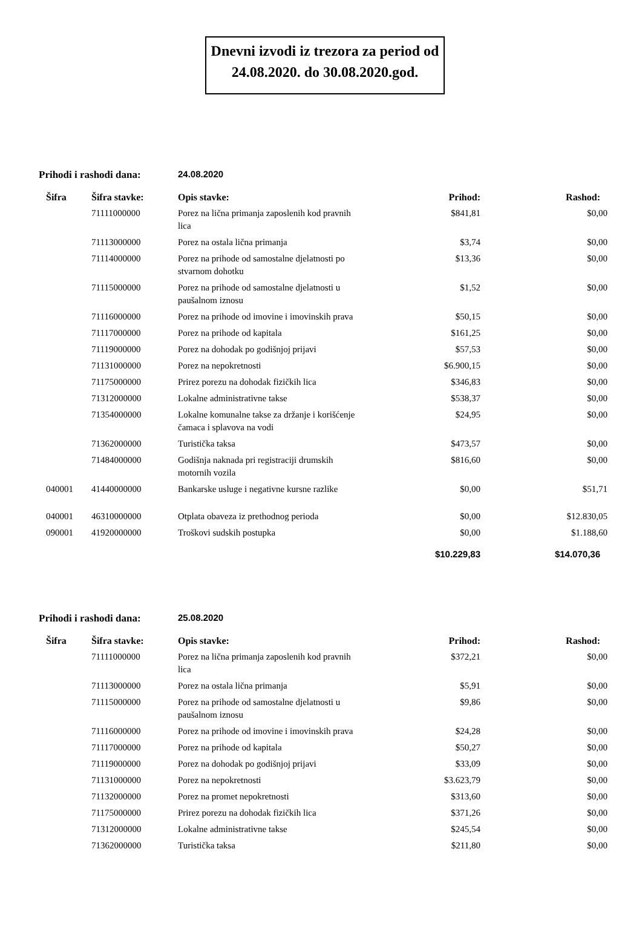Dnevni izvodi iz trezora za period od 24.08.2020. do 30.08.2020.god.
Prihodi i rashodi dana: 24.08.2020
| Šifra | Šifra stavke: | Opis stavke: | Prihod: | Rashod: |
| --- | --- | --- | --- | --- |
| | 71111000000 | Porez na lična primanja zaposlenih kod pravnih lica | $841,81 | $0,00 |
| | 71113000000 | Porez na ostala lična primanja | $3,74 | $0,00 |
| | 71114000000 | Porez na prihode od samostalne djelatnosti po stvarnom dohotku | $13,36 | $0,00 |
| | 71115000000 | Porez na prihode od samostalne djelatnosti u paušalnom iznosu | $1,52 | $0,00 |
| | 71116000000 | Porez na prihode od imovine i imovinskih prava | $50,15 | $0,00 |
| | 71117000000 | Porez na prihode od kapitala | $161,25 | $0,00 |
| | 71119000000 | Porez na dohodak po godišnjoj prijavi | $57,53 | $0,00 |
| | 71131000000 | Porez na nepokretnosti | $6.900,15 | $0,00 |
| | 71175000000 | Prirez porezu na dohodak fizičkih lica | $346,83 | $0,00 |
| | 71312000000 | Lokalne administrativne takse | $538,37 | $0,00 |
| | 71354000000 | Lokalne komunalne takse za držanje i korišćenje čamaca i splavova na vodi | $24,95 | $0,00 |
| | 71362000000 | Turistička taksa | $473,57 | $0,00 |
| | 71484000000 | Godišnja naknada pri registraciji drumskih motornih vozila | $816,60 | $0,00 |
| 040001 | 41440000000 | Bankarske usluge i negativne kursne razlike | $0,00 | $51,71 |
| 040001 | 46310000000 | Otplata obaveza iz prethodnog perioda | $0,00 | $12.830,05 |
| 090001 | 41920000000 | Troškovi sudskih postupka | $0,00 | $1.188,60 |
| | | | $10.229,83 | $14.070,36 |
Prihodi i rashodi dana: 25.08.2020
| Šifra | Šifra stavke: | Opis stavke: | Prihod: | Rashod: |
| --- | --- | --- | --- | --- |
| | 71111000000 | Porez na lična primanja zaposlenih kod pravnih lica | $372,21 | $0,00 |
| | 71113000000 | Porez na ostala lična primanja | $5,91 | $0,00 |
| | 71115000000 | Porez na prihode od samostalne djelatnosti u paušalnom iznosu | $9,86 | $0,00 |
| | 71116000000 | Porez na prihode od imovine i imovinskih prava | $24,28 | $0,00 |
| | 71117000000 | Porez na prihode od kapitala | $50,27 | $0,00 |
| | 71119000000 | Porez na dohodak po godišnjoj prijavi | $33,09 | $0,00 |
| | 71131000000 | Porez na nepokretnosti | $3.623,79 | $0,00 |
| | 71132000000 | Porez na promet nepokretnosti | $313,60 | $0,00 |
| | 71175000000 | Prirez porezu na dohodak fizičkih lica | $371,26 | $0,00 |
| | 71312000000 | Lokalne administrativne takse | $245,54 | $0,00 |
| | 71362000000 | Turistička taksa | $211,80 | $0,00 |